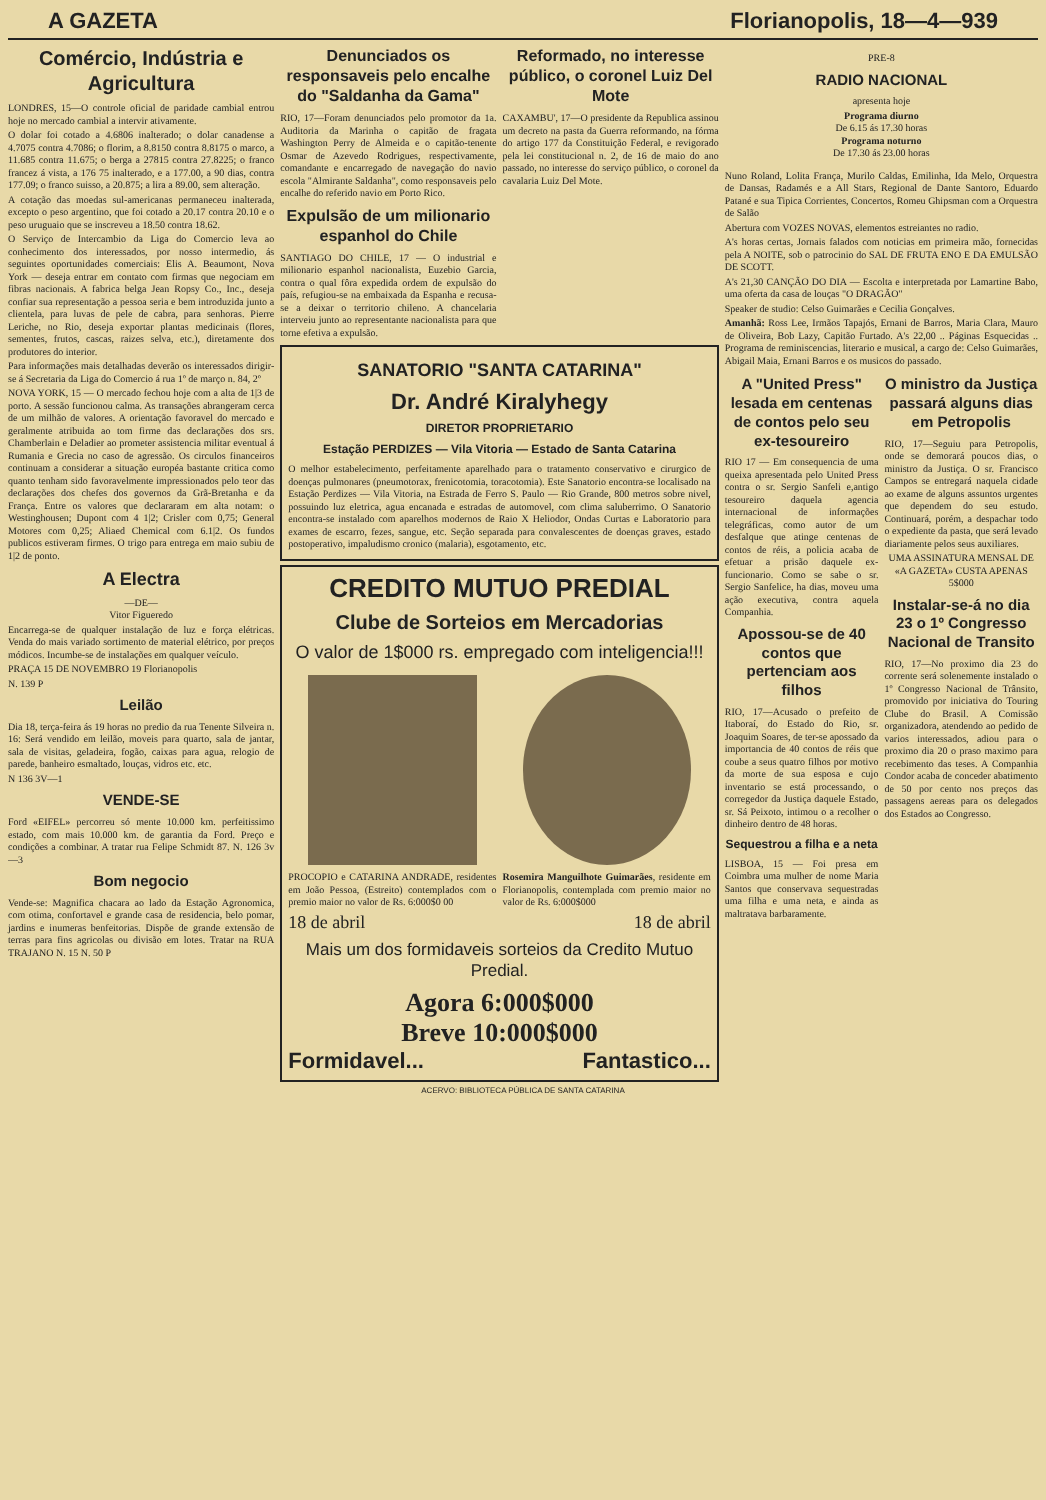A GAZETA Florianopolis, 18—4—939
Comércio, Indústria e Agricultura
LONDRES, 15—O controle oficial de paridade cambial entrou hoje no mercado cambial a intervir ativamente.
O dolar foi cotado a 4.6806 inalterado; o dolar canadense a 4.7075 contra 4.7086; o florim, a 8.8150 contra 8.8175 o marco, a 11.685 contra 11.675; o berga a 27815 contra 27.8225; o franco francez á vista, a 176 75 inalterado, e a 177.00, a 90 dias, contra 177.09; o franco suisso, a 20.875; a lira a 89.00, sem alteração.
A cotação das moedas sul-americanas permaneceu inalterada, excepto o peso argentino, que foi cotado a 20.17 contra 20.10 e o peso uruguaio que se inscreveu a 18.50 contra 18.62.
O Serviço de Intercambio da Liga do Comercio leva ao conhecimento dos interessados, por nosso intermedio, ás seguintes oportunidades comerciais: Elis A. Beaumont, Nova York — deseja entrar em contato com firmas que negociam em fibras nacionais. A fabrica belga Jean Ropsy Co., Inc., deseja confiar sua representação a pessoa seria e bem introduzida junto a clientela, para luvas de pele de cabra, para senhoras. Pierre Leriche, no Rio, deseja exportar plantas medicinais (flores, sementes, frutos, cascas, raizes selva, etc.), diretamente dos produtores do interior.
Para informações mais detalhadas deverão os interessados dirigir-se á Secretaria da Liga do Comercio á rua 1º de março n. 84, 2º
NOVA YORK, 15 — O mercado fechou hoje com a alta de 1|3 de porto. A sessão funcionou calma. As transações abrangeram cerca de um milhão de valores. A orientação favoravel do mercado e geralmente atribuida ao tom firme das declarações dos srs. Chamberlain e Deladier ao prometer assistencia militar eventual á Rumania e Grecia no caso de agressão. Os circulos financeiros continuam a considerar a situação européa bastante critica como quanto tenham sido favoravelmente impressionados pelo teor das declarações dos chefes dos governos da Grã-Bretanha e da França. Entre os valores que declararam em alta notam: o Westinghousen; Dupont com 4 1|2; Crisler com 0,75; General Motores com 0,25; Aliaed Chemical com 6.1|2. Os fundos publicos estiveram firmes. O trigo para entrega em maio subiu de 1|2 de ponto.
A Electra
—DE—
Vitor Figueredo
Encarrega-se de qualquer instalação de luz e força elétricas. Venda do mais variado sortimento de material elétrico, por preços módicos. Incumbe-se de instalações em qualquer veículo.
PRAÇA 15 DE NOVEMBRO 19 Florianopolis
N. 139 P
Leilão
Dia 18, terça-feira ás 19 horas no predio da rua Tenente Silveira n. 16: Será vendido em leilão, moveis para quarto, sala de jantar, sala de visitas, geladeira, fogão, caixas para agua, relogio de parede, banheiro esmaltado, louças, vidros etc. etc.
N 136 3V—1
VENDE-SE
Ford «EIFEL» percorreu só mente 10.000 km. perfeitissimo estado, com mais 10.000 km. de garantia da Ford. Preço e condições a combinar. A tratar rua Felipe Schmidt 87. N. 126 3v—3
Bom negocio
Vende-se: Magnifica chacara ao lado da Estação Agronomica, com otima, confortavel e grande casa de residencia, belo pomar, jardins e inumeras benfeitorias. Dispõe de grande extensão de terras para fins agricolas ou divisão em lotes. Tratar na RUA TRAJANO N. 15 N. 50 P
Denunciados os responsaveis pelo encalhe do "Saldanha da Gama"
RIO, 17—Foram denunciados pelo promotor da 1a. Auditoria da Marinha o capitão de fragata Washington Perry de Almeida e o capitão-tenente Osmar de Azevedo Rodrigues, respectivamente, comandante e encarregado de navegação do navio escola "Almirante Saldanha", como responsaveis pelo encalhe do referido navio em Porto Rico.
Expulsão de um milionario espanhol do Chile
SANTIAGO DO CHILE, 17 — O industrial e milionario espanhol nacionalista, Euzebio Garcia, contra o qual fôra expedida ordem de expulsão do país, refugiou-se na embaixada da Espanha e recusa-se a deixar o territorio chileno. A chancelaria interveiu junto ao representante nacionalista para que torne efetiva a expulsão.
Reformado, no interesse público, o coronel Luiz Del Mote
CAXAMBU', 17—O presidente da Republica assinou um decreto na pasta da Guerra reformando, na fórma do artigo 177 da Constituição Federal, e revigorado pela lei constitucional n. 2, de 16 de maio do ano passado, no interesse do serviço público, o coronel da cavalaria Luiz Del Mote.
SANATORIO "SANTA CATARINA"
Dr. André Kiralyhegy
DIRETOR PROPRIETARIO
Estação PERDIZES — Vila Vitoria — Estado de Santa Catarina
O melhor estabelecimento, perfeitamente aparelhado para o tratamento conservativo e cirurgico de doenças pulmonares (pneumotorax, frenicotomia, toracotomia). Este Sanatorio encontra-se localisado na Estação Perdizes — Vila Vitoria, na Estrada de Ferro S. Paulo — Rio Grande, 800 metros sobre nivel, possuindo luz eletrica, agua encanada e estradas de automovel, com clima saluberrimo. O Sanatorio encontra-se instalado com aparelhos modernos de Raio X Heliodor, Ondas Curtas e Laboratorio para exames de escarro, fezes, sangue, etc. Seção separada para convalescentes de doenças graves, estado postoperativo, impaludismo cronico (malaria), esgotamento, etc.
CREDITO MUTUO PREDIAL
Clube de Sorteios em Mercadorias
O valor de 1$000 rs. empregado com inteligencia!!!
PROCOPIO e CATARINA ANDRADE, residentes em João Pessoa, (Estreito) contemplados com o premio maior no valor de Rs. 6:000$0 00
Rosemira Manguilhote Guimarães, residente em Florianopolis, contemplada com premio maior no valor de Rs. 6:000$000
18 de abril 18 de abril
Mais um dos formidaveis sorteios da Credito Mutuo Predial.
Agora 6:000$000
Breve 10:000$000
Formidavel... Fantastico...
PRE-8
RADIO NACIONAL
apresenta hoje
Programa diurno
De 6.15 ás 17.30 horas
Programa noturno
De 17.30 ás 23.00 horas
Nuno Roland, Lolita França, Murilo Caldas, Emilinha, Ida Melo, Orquestra de Dansas, Radamés e a All Stars, Regional de Dante Santoro, Eduardo Patané e sua Tipica Corrientes, Concertos, Romeu Ghipsman com a Orquestra de Salão
Abertura com VOZES NOVAS, elementos estreiantes no radio.
A's horas certas, Jornais falados com noticias em primeira mão, fornecidas pela A NOITE, sob o patrocinio do SAL DE FRUTA ENO E DA EMULSÃO DE SCOTT.
A's 21,30 CANÇÃO DO DIA — Escolta e interpretada por Lamartine Babo, uma oferta da casa de louças "O DRAGÃO"
Speaker de studio: Celso Guimarães e Cecilia Gonçalves.
Amanhã: Ross Lee, Irmãos Tapajós, Ernani de Barros, Maria Clara, Mauro de Oliveira, Bob Lazy, Capitão Furtado. A's 22,00 .. Páginas Esquecidas .. Programa de reminiscencias, literario e musical, a cargo de: Celso Guimarães, Abigail Maia, Ernani Barros e os musicos do passado.
A "United Press" lesada em centenas de contos pelo seu ex-tesoureiro
RIO 17 — Em consequencia de uma queixa apresentada pelo United Press contra o sr. Sergio Sanfeli e,antigo tesoureiro daquela agencia internacional de informações telegráficas, como autor de um desfalque que atinge centenas de contos de réis, a policia acaba de efetuar a prisão daquele ex-funcionario. Como se sabe o sr. Sergio Sanfelice, ha dias, moveu uma ação executiva, contra aquela Companhia.
Apossou-se de 40 contos que pertenciam aos filhos
RIO, 17—Acusado o prefeito de Itaboraí, do Estado do Rio, sr. Joaquim Soares, de ter-se apossado da importancia de 40 contos de réis que coube a seus quatro filhos por motivo da morte de sua esposa e cujo inventario se está processando, o corregedor da Justiça daquele Estado, sr. Sá Peixoto, intimou o a recolher o dinheiro dentro de 48 horas.
Sequestrou a filha e a neta
LISBOA, 15 — Foi presa em Coimbra uma mulher de nome Maria Santos que conservava sequestradas uma filha e uma neta, e ainda as maltratava barbaramente.
O ministro da Justiça passará alguns dias em Petropolis
RIO, 17—Seguiu para Petropolis, onde se demorará poucos dias, o ministro da Justiça. O sr. Francisco Campos se entregará naquela cidade ao exame de alguns assuntos urgentes que dependem do seu estudo. Continuará, porém, a despachar todo o expediente da pasta, que será levado diariamente pelos seus auxiliares.
UMA ASSINATURA MENSAL DE «A GAZETA» CUSTA APENAS 5$000
Instalar-se-á no dia 23 o 1º Congresso Nacional de Transito
RIO, 17—No proximo dia 23 do corrente será solenemente instalado o 1º Congresso Nacional de Trânsito, promovido por iniciativa do Touring Clube do Brasil. A Comissão organizadora, atendendo ao pedido de varios interessados, adiou para o proximo dia 20 o praso maximo para recebimento das teses. A Companhia Condor acaba de conceder abatimento de 50 por cento nos preços das passagens aereas para os delegados dos Estados ao Congresso.
ACERVO: BIBLIOTECA PÚBLICA DE SANTA CATARINA